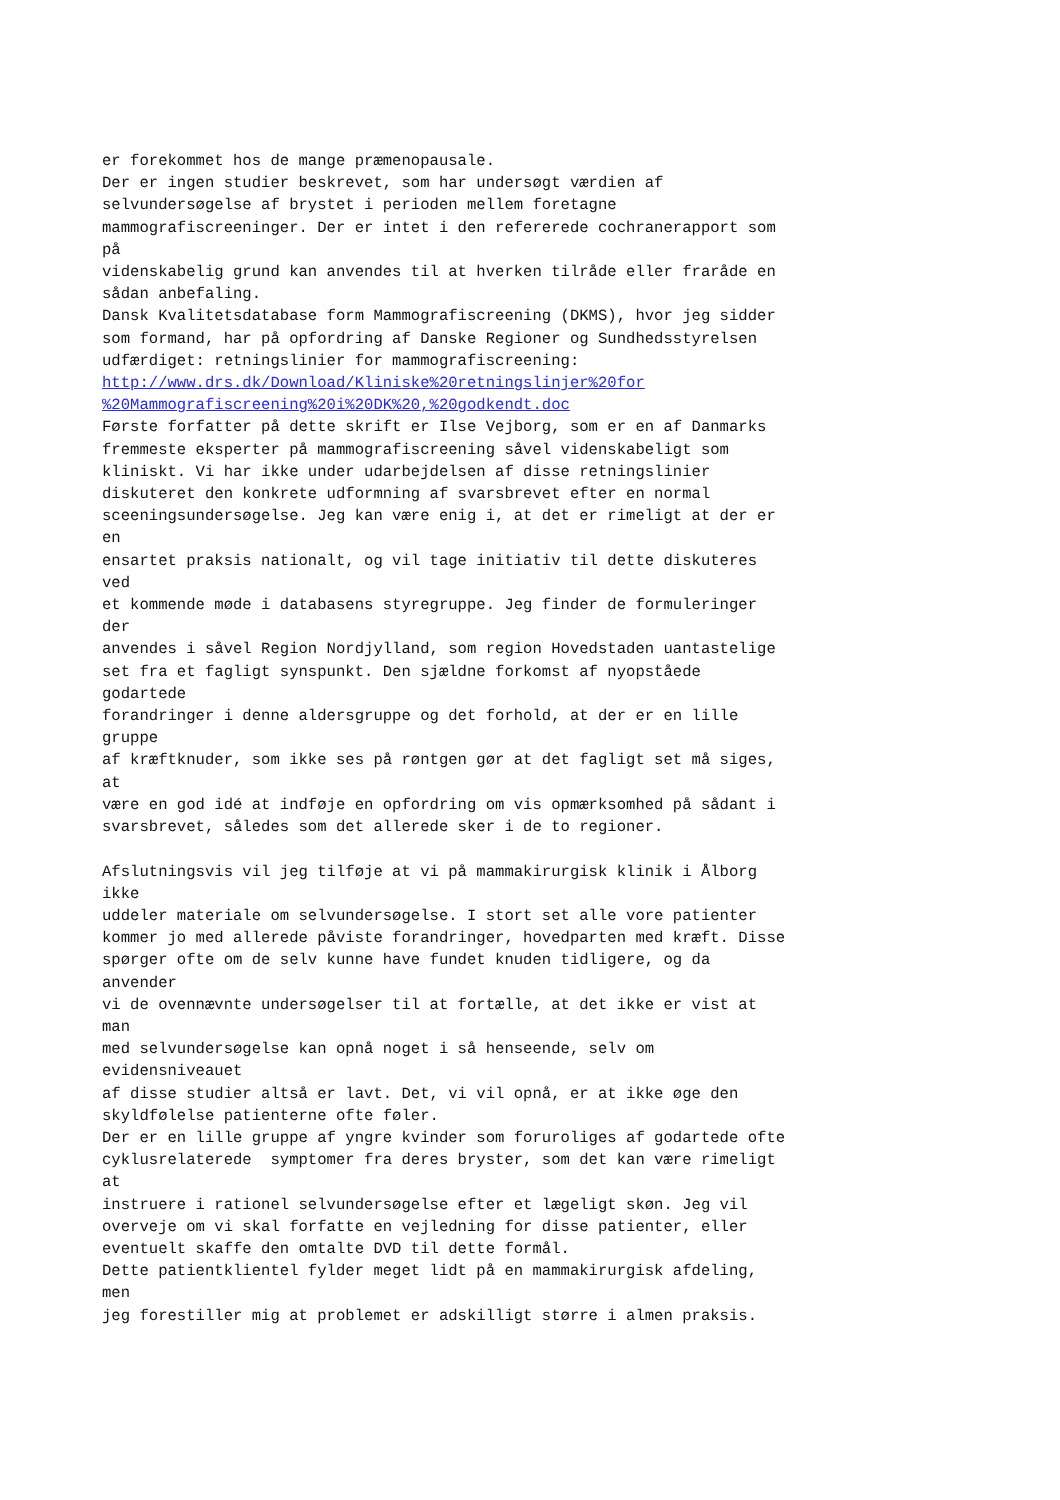er forekommet hos de mange præmenopausale. Der er ingen studier beskrevet, som har undersøgt værdien af selvundersøgelse af brystet i perioden mellem foretagne mammografiscreeninger. Der er intet i den refererede cochranerapport som på videnskabelig grund kan anvendes til at hverken tilråde eller fraråde en sådan anbefaling. Dansk Kvalitetsdatabase form Mammografiscreening (DKMS), hvor jeg sidder som formand, har på opfordring af Danske Regioner og Sundhedsstyrelsen udfærdiget: retningslinier for mammografiscreening: http://www.drs.dk/Download/Kliniske%20retningslinjer%20for %20Mammografiscreening%20i%20DK%20,%20godkendt.doc Første forfatter på dette skrift er Ilse Vejborg, som er en af Danmarks fremmeste eksperter på mammografiscreening såvel videnskabeligt som kliniskt. Vi har ikke under udarbejdelsen af disse retningslinier diskuteret den konkrete udformning af svarsbrevet efter en normal sceeningsundersøgelse. Jeg kan være enig i, at det er rimeligt at der er en ensartet praksis nationalt, og vil tage initiativ til dette diskuteres ved et kommende møde i databasens styregruppe. Jeg finder de formuleringer der anvendes i såvel Region Nordjylland, som region Hovedstaden uantastelige set fra et fagligt synspunkt. Den sjældne forkomst af nyopståede godartede forandringer i denne aldersgruppe og det forhold, at der er en lille gruppe af kræftknuder, som ikke ses på røntgen gør at det fagligt set må siges, at være en god idé at indføje en opfordring om vis opmærksomhed på sådant i svarsbrevet, således som det allerede sker i de to regioner. Afslutningsvis vil jeg tilføje at vi på mammakirurgisk klinik i Ålborg ikke uddeler materiale om selvundersøgelse. I stort set alle vore patienter kommer jo med allerede påviste forandringer, hovedparten med kræft. Disse spørger ofte om de selv kunne have fundet knuden tidligere, og da anvender vi de ovennævnte undersøgelser til at fortælle, at det ikke er vist at man med selvundersøgelse kan opnå noget i så henseende, selv om evidensniveauet af disse studier altså er lavt. Det, vi vil opnå, er at ikke øge den skyldfølelse patienterne ofte føler. Der er en lille gruppe af yngre kvinder som foruroliges af godartede ofte cyklusrelaterede symptomer fra deres bryster, som det kan være rimeligt at instruere i rationel selvundersøgelse efter et lægeligt skøn. Jeg vil overveje om vi skal forfatte en vejledning for disse patienter, eller eventuelt skaffe den omtalte DVD til dette formål. Dette patientklientel fylder meget lidt på en mammakirurgisk afdeling, men jeg forestiller mig at problemet er adskilligt større i almen praksis.